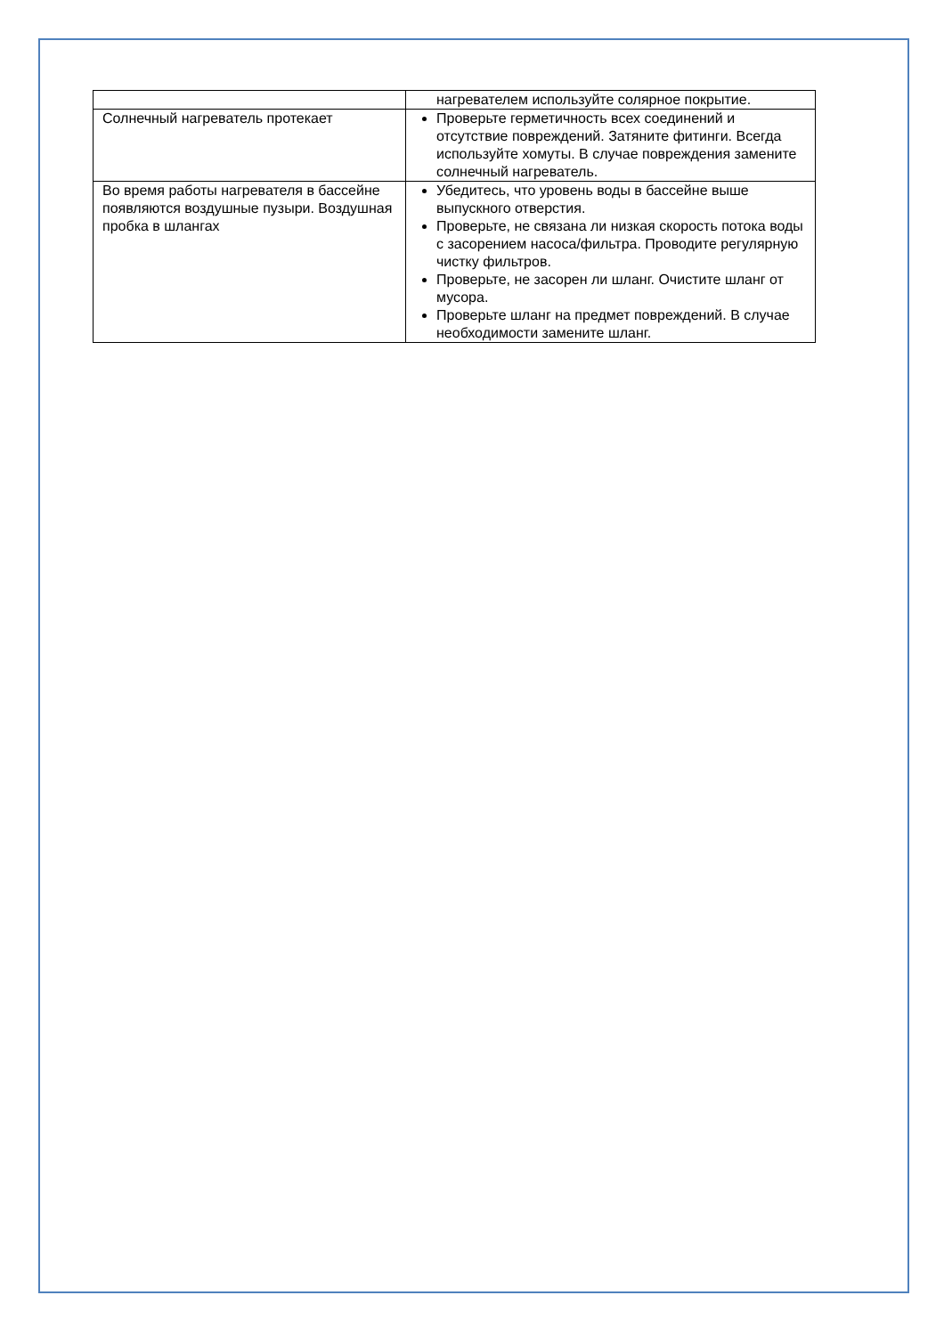| | нагревателем используйте солярное покрытие. |
| Солнечный нагреватель протекает | Проверьте герметичность всех соединений и отсутствие повреждений. Затяните фитинги. Всегда используйте хомуты. В случае повреждения замените солнечный нагреватель. |
| Во время работы нагревателя в бассейне появляются воздушные пузыри. Воздушная пробка в шлангах | Убедитесь, что уровень воды в бассейне выше выпускного отверстия. Проверьте, не связана ли низкая скорость потока воды с засорением насоса/фильтра. Проводите регулярную чистку фильтров. Проверьте, не засорен ли шланг. Очистите шланг от мусора. Проверьте шланг на предмет повреждений. В случае необходимости замените шланг. |